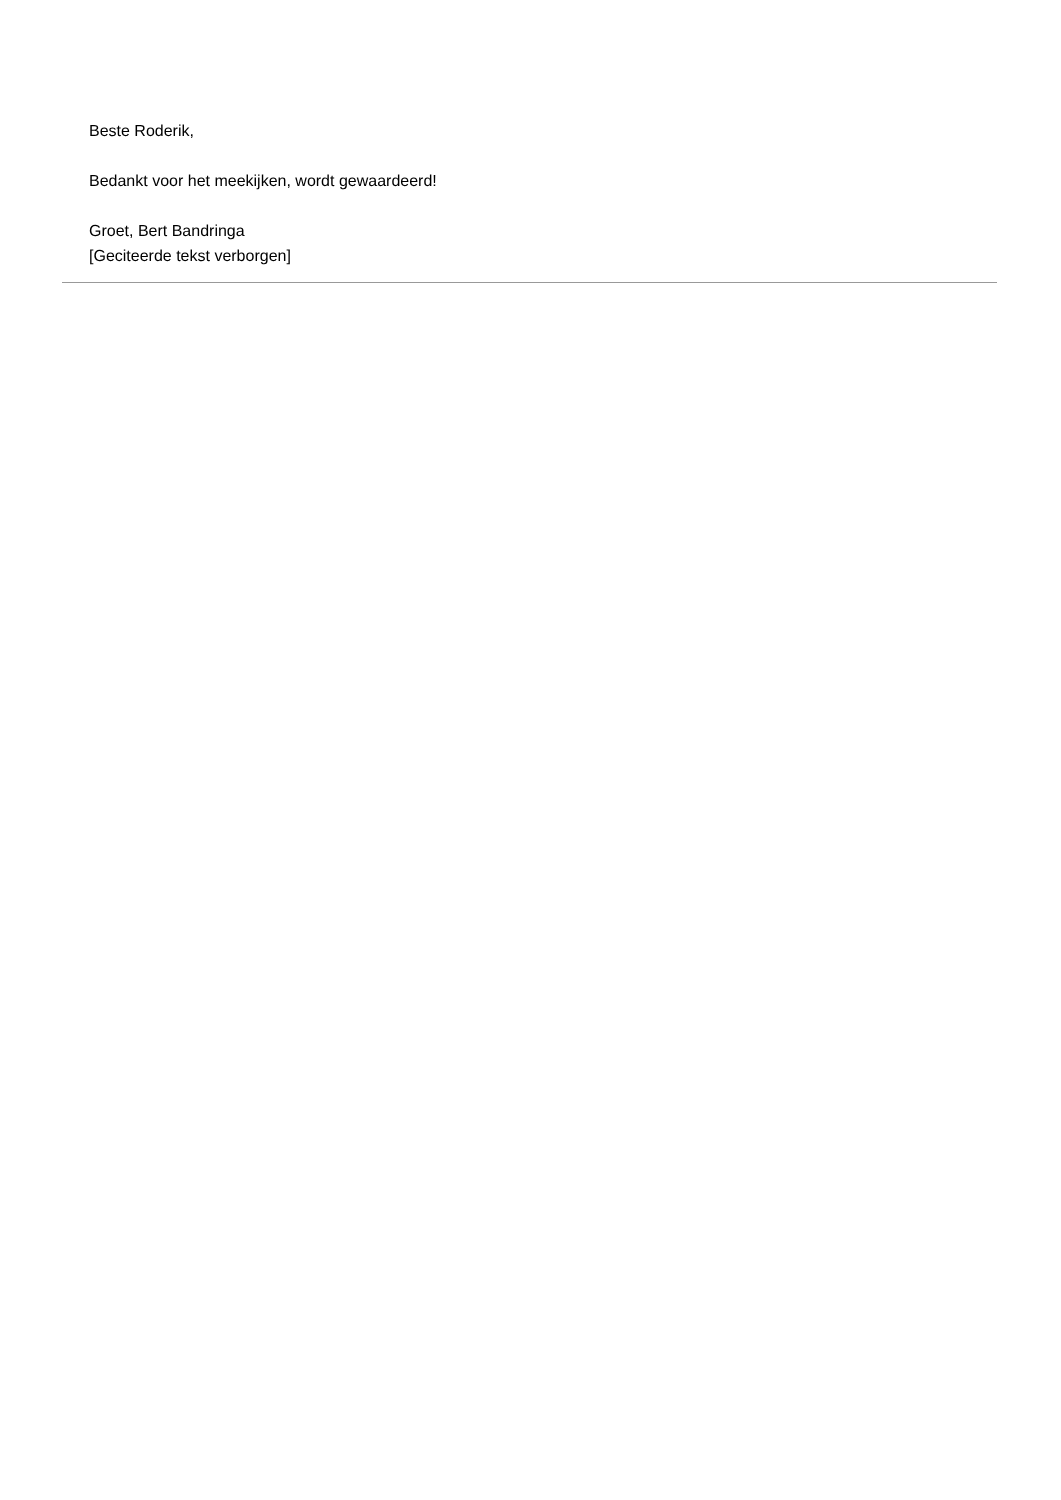Beste Roderik,
Bedankt voor het meekijken, wordt gewaardeerd!
Groet, Bert Bandringa
[Geciteerde tekst verborgen]